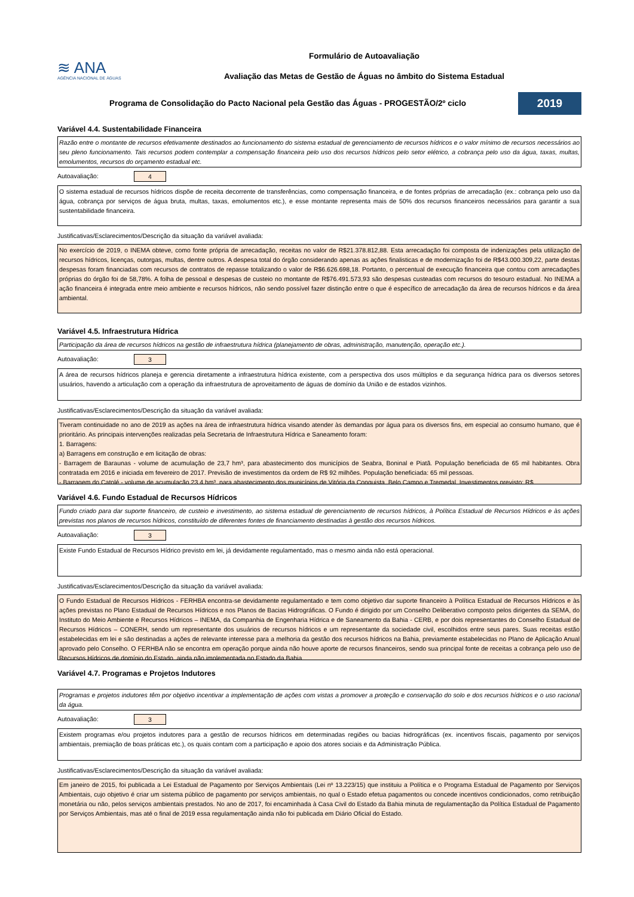≋ ANA
AGÊNCIA NACIONAL DE ÁGUAS
Formulário de Autoavaliação
Avaliação das Metas de Gestão de Águas no âmbito do Sistema Estadual
Programa de Consolidação do Pacto Nacional pela Gestão das Águas - PROGESTÃO/2º ciclo
2019
Variável 4.4. Sustentabilidade Financeira
Razão entre o montante de recursos efetivamente destinados ao funcionamento do sistema estadual de gerenciamento de recursos hídricos e o valor mínimo de recursos necessários ao seu pleno funcionamento. Tais recursos podem contemplar a compensação financeira pelo uso dos recursos hídricos pelo setor elétrico, a cobrança pelo uso da água, taxas, multas, emolumentos, recursos do orçamento estadual etc.
Autoavaliação: 4
O sistema estadual de recursos hídricos dispõe de receita decorrente de transferências, como compensação financeira, e de fontes próprias de arrecadação (ex.: cobrança pelo uso da água, cobrança por serviços de água bruta, multas, taxas, emolumentos etc.), e esse montante representa mais de 50% dos recursos financeiros necessários para garantir a sua sustentabilidade financeira.
Justificativas/Esclarecimentos/Descrição da situação da variável avaliada:
No exercício de 2019, o INEMA obteve, como fonte própria de arrecadação, receitas no valor de R$21.378.812,88. Esta arrecadação foi composta de indenizações pela utilização de recursos hídricos, licenças, outorgas, multas, dentre outros. A despesa total do órgão considerando apenas as ações finalisticas e de modernização foi de R$43.000.309,22, parte destas despesas foram financiadas com recursos de contratos de repasse totalizando o valor de R$6.626.698,18. Portanto, o percentual de execução financeira que contou com arrecadações próprias do órgão foi de 58,78%. A folha de pessoal e despesas de custeio no montante de R$76.491.573,93 são despesas custeadas com recursos do tesouro estadual. No INEMA a ação financeira é integrada entre meio ambiente e recursos hídricos, não sendo possível fazer distinção entre o que é específico de arrecadação da área de recursos hídricos e da área ambiental.
Variável 4.5. Infraestrutura Hídrica
Participação da área de recursos hídricos na gestão de infraestrutura hídrica (planejamento de obras, administração, manutenção, operação etc.).
Autoavaliação: 3
A área de recursos hídricos planeja e gerencia diretamente a infraestrutura hídrica existente, com a perspectiva dos usos múltiplos e da segurança hídrica para os diversos setores usuários, havendo a articulação com a operação da infraestrutura de aproveitamento de águas de domínio da União e de estados vizinhos.
Justificativas/Esclarecimentos/Descrição da situação da variável avaliada:
Tiveram continuidade no ano de 2019 as ações na área de infraestrutura hídrica visando atender às demandas por água para os diversos fins, em especial ao consumo humano, que é prioritário. As principais intervenções realizadas pela Secretaria de Infraestrutura Hídrica e Saneamento foram:
1. Barragens:
a) Barragens em construção e em licitação de obras:
- Barragem de Baraunas - volume de acumulação de 23,7 hm³, para abastecimento dos municípios de Seabra, Boninal e Piatã. População beneficiada de 65 mil habitantes. Obra contratada em 2016 e iniciada em fevereiro de 2017. Previsão de investimentos da ordem de R$ 92 milhões. População beneficiada: 65 mil pessoas.
- Barragem do Catolé - volume de acumulação 23,4 hm³, para abastecimento dos municípios de Vitória da Conquista, Belo Campo e Tremedal. Investimentos previsto: R$
Variável 4.6. Fundo Estadual de Recursos Hídricos
Fundo criado para dar suporte financeiro, de custeio e investimento, ao sistema estadual de gerenciamento de recursos hídricos, à Política Estadual de Recursos Hídricos e às ações previstas nos planos de recursos hídricos, constituído de diferentes fontes de financiamento destinadas à gestão dos recursos hídricos.
Autoavaliação: 3
Existe Fundo Estadual de Recursos Hídrico previsto em lei, já devidamente regulamentado, mas o mesmo ainda não está operacional.
Justificativas/Esclarecimentos/Descrição da situação da variável avaliada:
O Fundo Estadual de Recursos Hídricos - FERHBA encontra-se devidamente regulamentado e tem como objetivo dar suporte financeiro à Política Estadual de Recursos Hídricos e às ações previstas no Plano Estadual de Recursos Hídricos e nos Planos de Bacias Hidrográficas. O Fundo é dirigido por um Conselho Deliberativo composto pelos dirigentes da SEMA, do Instituto do Meio Ambiente e Recursos Hídricos – INEMA, da Companhia de Engenharia Hídrica e de Saneamento da Bahia - CERB, e por dois representantes do Conselho Estadual de Recursos Hídricos – CONERH, sendo um representante dos usuários de recursos hídricos e um representante da sociedade civil, escolhidos entre seus pares. Suas receitas estão estabelecidas em lei e são destinadas a ações de relevante interesse para a melhoria da gestão dos recursos hídricos na Bahia, previamente estabelecidas no Plano de Aplicação Anual aprovado pelo Conselho. O FERHBA não se encontra em operação porque ainda não houve aporte de recursos financeiros, sendo sua principal fonte de receitas a cobrança pelo uso de Recursos Hídricos de domínio do Estado, ainda não implementada no Estado da Bahia.
Variável 4.7. Programas e Projetos Indutores
Programas e projetos indutores têm por objetivo incentivar a implementação de ações com vistas a promover a proteção e conservação do solo e dos recursos hídricos e o uso racional da água.
Autoavaliação: 3
Existem programas e/ou projetos indutores para a gestão de recursos hídricos em determinadas regiões ou bacias hidrográficas (ex. incentivos fiscais, pagamento por serviços ambientais, premiação de boas práticas etc.), os quais contam com a participação e apoio dos atores sociais e da Administração Pública.
Justificativas/Esclarecimentos/Descrição da situação da variável avaliada:
Em janeiro de 2015, foi publicada a Lei Estadual de Pagamento por Serviços Ambientais (Lei nº 13.223/15) que instituiu a Política e o Programa Estadual de Pagamento por Serviços Ambientais, cujo objetivo é criar um sistema público de pagamento por serviços ambientais, no qual o Estado efetua pagamentos ou concede incentivos condicionados, como retribuição monetária ou não, pelos serviços ambientais prestados. No ano de 2017, foi encaminhada à Casa Civil do Estado da Bahia minuta de regulamentação da Política Estadual de Pagamento por Serviços Ambientais, mas até o final de 2019 essa regulamentação ainda não foi publicada em Diário Oficial do Estado.